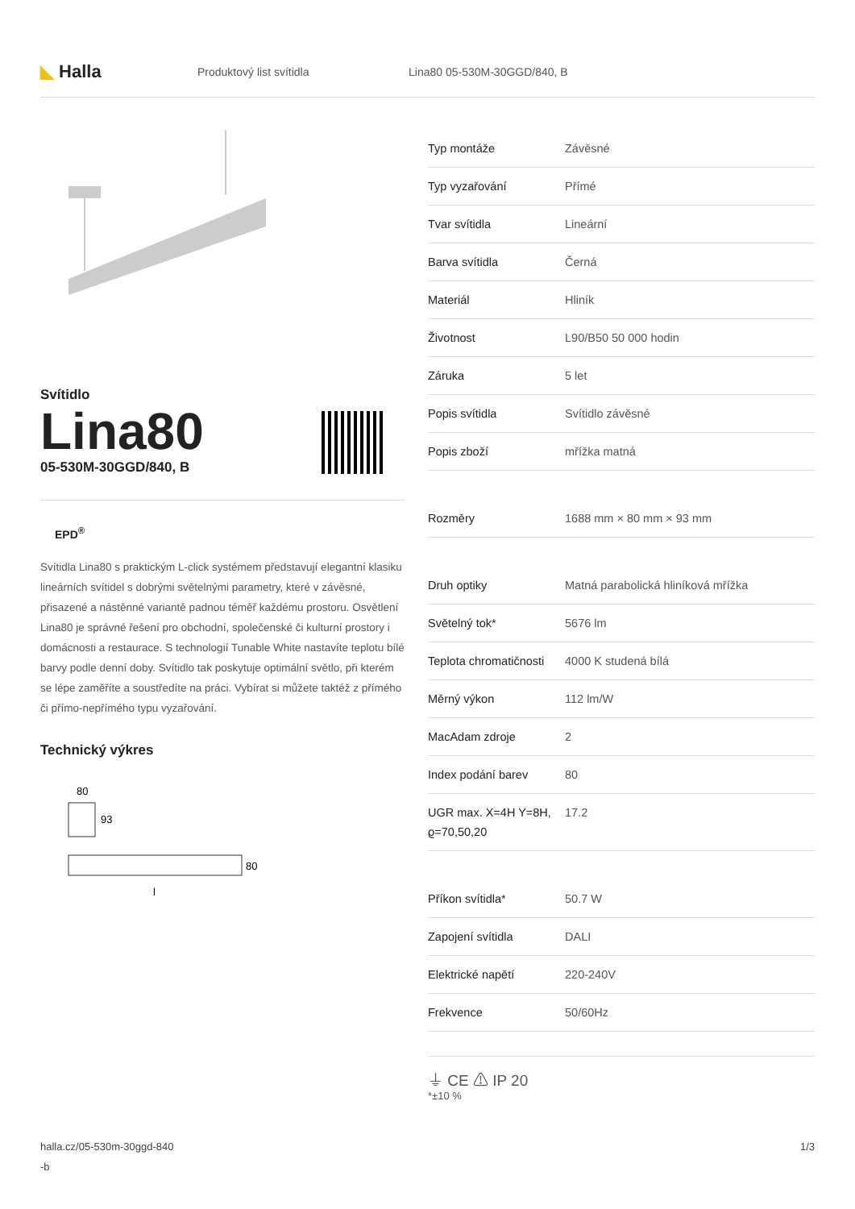◣ Halla
Produktový list svítidla Lina80 05-530M-30GGD/840, B
Svítidlo
Lina80
05-530M-30GGD/840, B
EPD<sup>®</sup>
Svítidla Lina80 s praktickým L-click systémem představují elegantní klasiku lineárních svítidel s dobrými světelnými parametry, které v závěsné, přisazené a nástěnné variantě padnou téměř každému prostoru. Osvětlení Lina80 je správné řešení pro obchodní, společenské či kulturní prostory i domácnosti a restaurace. S technologií Tunable White nastavíte teplotu bílé barvy podle denní doby. Svítidlo tak poskytuje optimální světlo, při kterém se lépe zaměříte a soustředíte na práci. Vybírat si můžete taktéž z přímého či přímo-nepřímého typu vyzařování.
Technický výkres
80
93
80
l
| Typ montáže | Závěsné |
| Typ vyzařování | Přímé |
| Tvar svítidla | Lineární |
| Barva svítidla | Černá |
| Materiál | Hliník |
| Životnost | L90/B50 50 000 hodin |
| Záruka | 5 let |
| Popis svítidla | Svítidlo závěsné |
| Popis zboží | mřížka matná |
| Rozměry | 1688 mm × 80 mm × 93 mm |
| Druh optiky | Matná parabolická hliníková mřížka |
| Světelný tok* | 5676 lm |
| Teplota chromatičnosti | 4000 K studená bílá |
| Měrný výkon | 112 lm/W |
| MacAdam zdroje | 2 |
| Index podání barev | 80 |
| UGR max. X=4H Y=8H, ϱ=70,50,20 | 17.2 |
| Příkon svítidla* | 50.7 W |
| Zapojení svítidla | DALI |
| Elektrické napětí | 220-240V |
| Frekvence | 50/60Hz |
⏚ CE ⚠ IP 20
*±10 %
halla.cz/05-530m-30ggd-840
-b
1/3